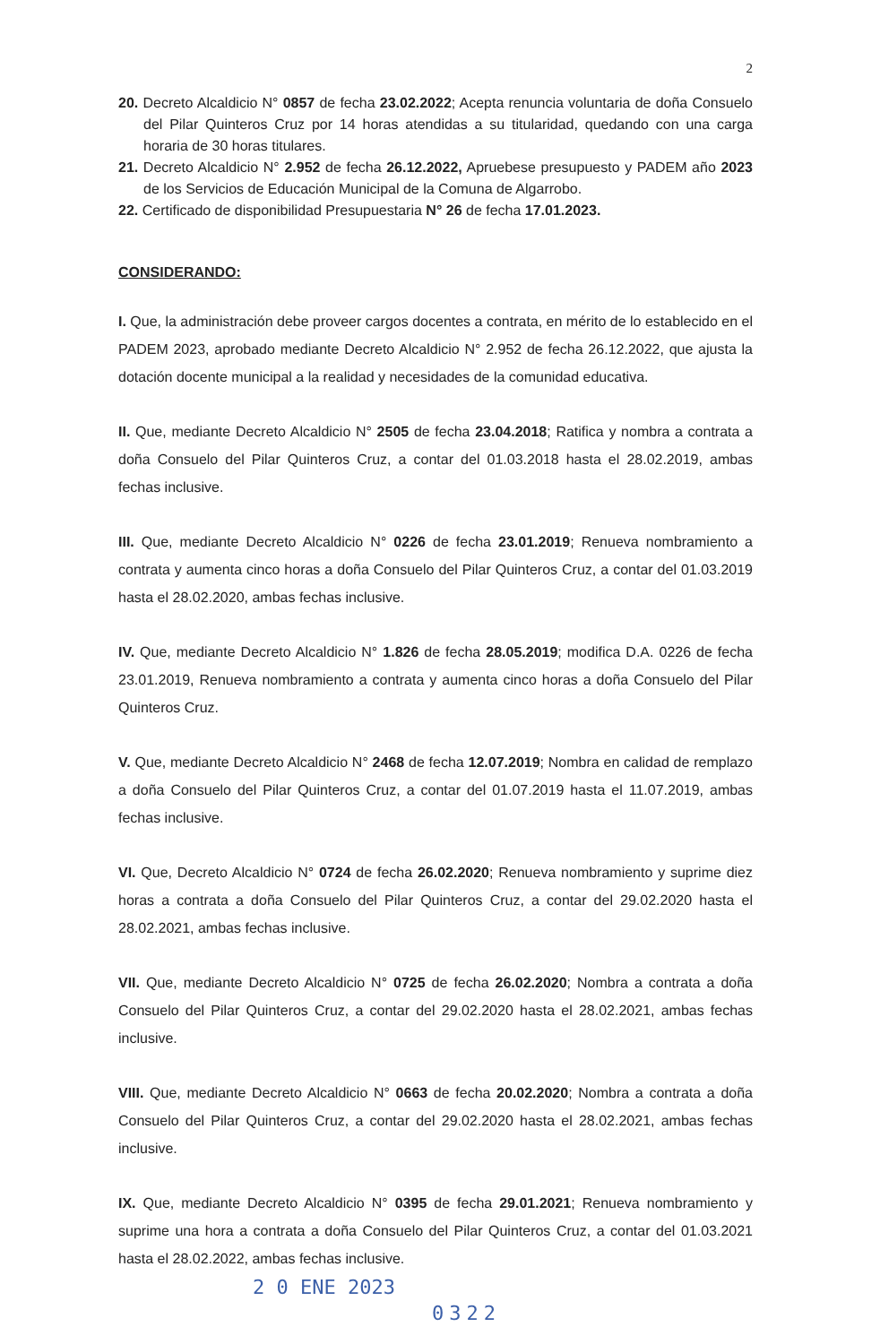2
20. Decreto Alcaldicio N° 0857 de fecha 23.02.2022; Acepta renuncia voluntaria de doña Consuelo del Pilar Quinteros Cruz por 14 horas atendidas a su titularidad, quedando con una carga horaria de 30 horas titulares.
21. Decreto Alcaldicio N° 2.952 de fecha 26.12.2022, Apruebese presupuesto y PADEM año 2023 de los Servicios de Educación Municipal de la Comuna de Algarrobo.
22. Certificado de disponibilidad Presupuestaria N° 26 de fecha 17.01.2023.
CONSIDERANDO:
I. Que, la administración debe proveer cargos docentes a contrata, en mérito de lo establecido en el PADEM 2023, aprobado mediante Decreto Alcaldicio N° 2.952 de fecha 26.12.2022, que ajusta la dotación docente municipal a la realidad y necesidades de la comunidad educativa.
II. Que, mediante Decreto Alcaldicio N° 2505 de fecha 23.04.2018; Ratifica y nombra a contrata a doña Consuelo del Pilar Quinteros Cruz, a contar del 01.03.2018 hasta el 28.02.2019, ambas fechas inclusive.
III. Que, mediante Decreto Alcaldicio N° 0226 de fecha 23.01.2019; Renueva nombramiento a contrata y aumenta cinco horas a doña Consuelo del Pilar Quinteros Cruz, a contar del 01.03.2019 hasta el 28.02.2020, ambas fechas inclusive.
IV. Que, mediante Decreto Alcaldicio N° 1.826 de fecha 28.05.2019; modifica D.A. 0226 de fecha 23.01.2019, Renueva nombramiento a contrata y aumenta cinco horas a doña Consuelo del Pilar Quinteros Cruz.
V. Que, mediante Decreto Alcaldicio N° 2468 de fecha 12.07.2019; Nombra en calidad de remplazo a doña Consuelo del Pilar Quinteros Cruz, a contar del 01.07.2019 hasta el 11.07.2019, ambas fechas inclusive.
VI. Que, Decreto Alcaldicio N° 0724 de fecha 26.02.2020; Renueva nombramiento y suprime diez horas a contrata a doña Consuelo del Pilar Quinteros Cruz, a contar del 29.02.2020 hasta el 28.02.2021, ambas fechas inclusive.
VII. Que, mediante Decreto Alcaldicio N° 0725 de fecha 26.02.2020; Nombra a contrata a doña Consuelo del Pilar Quinteros Cruz, a contar del 29.02.2020 hasta el 28.02.2021, ambas fechas inclusive.
VIII. Que, mediante Decreto Alcaldicio N° 0663 de fecha 20.02.2020; Nombra a contrata a doña Consuelo del Pilar Quinteros Cruz, a contar del 29.02.2020 hasta el 28.02.2021, ambas fechas inclusive.
IX. Que, mediante Decreto Alcaldicio N° 0395 de fecha 29.01.2021; Renueva nombramiento y suprime una hora a contrata a doña Consuelo del Pilar Quinteros Cruz, a contar del 01.03.2021 hasta el 28.02.2022, ambas fechas inclusive.
2 0 ENE 2023
0322